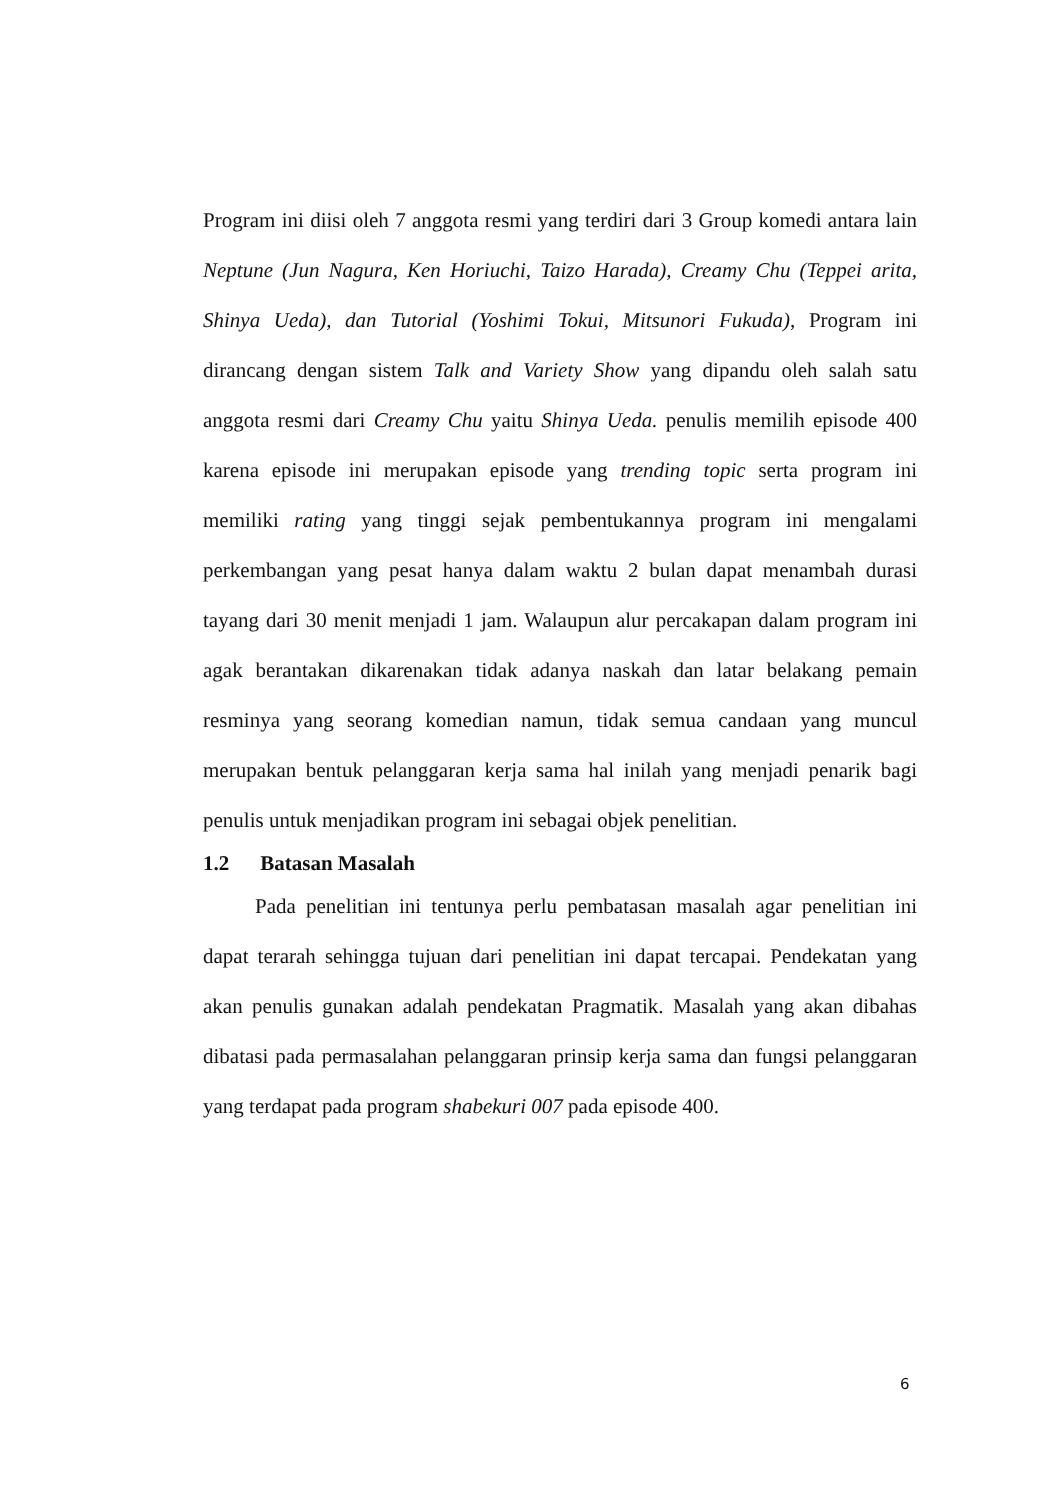Program ini diisi oleh 7 anggota resmi yang terdiri dari 3 Group komedi antara lain Neptune (Jun Nagura, Ken Horiuchi, Taizo Harada), Creamy Chu (Teppei arita, Shinya Ueda), dan Tutorial (Yoshimi Tokui, Mitsunori Fukuda), Program ini dirancang dengan sistem Talk and Variety Show yang dipandu oleh salah satu anggota resmi dari Creamy Chu yaitu Shinya Ueda. penulis memilih episode 400 karena episode ini merupakan episode yang trending topic serta program ini memiliki rating yang tinggi sejak pembentukannya program ini mengalami perkembangan yang pesat hanya dalam waktu 2 bulan dapat menambah durasi tayang dari 30 menit menjadi 1 jam. Walaupun alur percakapan dalam program ini agak berantakan dikarenakan tidak adanya naskah dan latar belakang pemain resminya yang seorang komedian namun, tidak semua candaan yang muncul merupakan bentuk pelanggaran kerja sama hal inilah yang menjadi penarik bagi penulis untuk menjadikan program ini sebagai objek penelitian.
1.2 Batasan Masalah
Pada penelitian ini tentunya perlu pembatasan masalah agar penelitian ini dapat terarah sehingga tujuan dari penelitian ini dapat tercapai. Pendekatan yang akan penulis gunakan adalah pendekatan Pragmatik. Masalah yang akan dibahas dibatasi pada permasalahan pelanggaran prinsip kerja sama dan fungsi pelanggaran yang terdapat pada program shabekuri 007 pada episode 400.
6